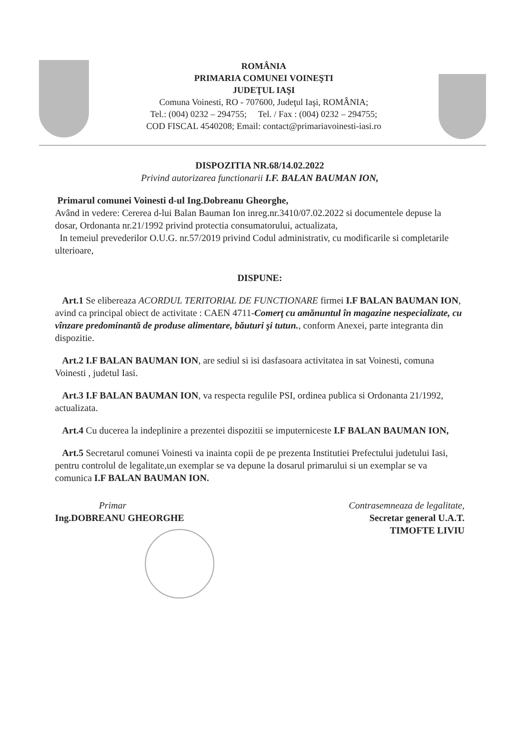ROMÂNIA
PRIMARIA COMUNEI VOINEŞTI
JUDEŢUL IAŞI
Comuna Voinesti, RO - 707600, Judeţul Iaşi, ROMÂNIA;
Tel.: (004) 0232 – 294755; Tel. / Fax : (004) 0232 – 294755;
COD FISCAL 4540208; Email: contact@primariavoinesti-iasi.ro
DISPOZITIA NR.68/14.02.2022
Privind autorizarea functionarii I.F. BALAN BAUMAN ION,
Primarul comunei Voinesti d-ul Ing.Dobreanu Gheorghe,
Având in vedere: Cererea d-lui Balan Bauman Ion inreg.nr.3410/07.02.2022 si documentele depuse la dosar, Ordonanta nr.21/1992 privind protectia consumatorului, actualizata,
In temeiul prevederilor O.U.G. nr.57/2019 privind Codul administrativ, cu modificarile si completarile ulterioare,
DISPUNE:
Art.1 Se elibereaza ACORDUL TERITORIAL DE FUNCTIONARE firmei I.F BALAN BAUMAN ION, avind ca principal obiect de activitate : CAEN 4711-Comerţ cu amănuntul în magazine nespecializate, cu vînzare predominantă de produse alimentare, băuturi şi tutun., conform Anexei, parte integranta din dispozitie.
Art.2 I.F BALAN BAUMAN ION, are sediul si isi dasfasoara activitatea in sat Voinesti, comuna Voinesti , judetul Iasi.
Art.3 I.F BALAN BAUMAN ION, va respecta regulile PSI, ordinea publica si Ordonanta 21/1992, actualizata.
Art.4 Cu ducerea la indeplinire a prezentei dispozitii se imputerniceste I.F BALAN BAUMAN ION,
Art.5 Secretarul comunei Voinesti va inainta copii de pe prezenta Institutiei Prefectului judetului Iasi, pentru controlul de legalitate,un exemplar se va depune la dosarul primarului si un exemplar se va comunica I.F BALAN BAUMAN ION.
Primar
Ing.DOBREANU GHEORGHE
Contrasemneaza de legalitate,
Secretar general U.A.T.
TIMOFTE LIVIU